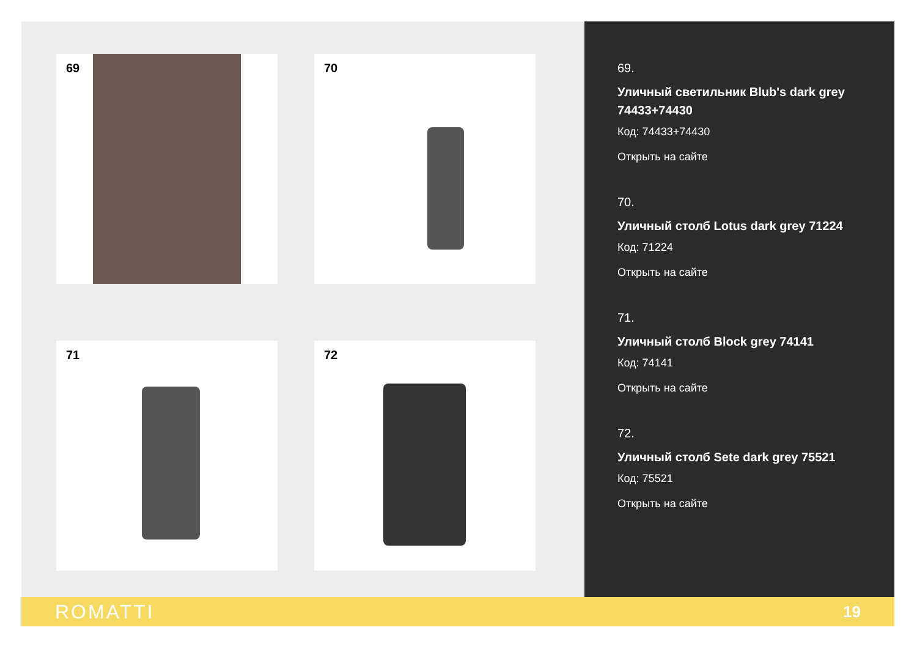69 70
71 72
69.
Уличный светильник Blub's dark grey 74433+74430
Код: 74433+74430
Открыть на сайте
70.
Уличный столб Lotus dark grey 71224
Код: 71224
Открыть на сайте
71.
Уличный столб Block grey 74141
Код: 74141
Открыть на сайте
72.
Уличный столб Sete dark grey 75521
Код: 75521
Открыть на сайте
ROMATTI 19